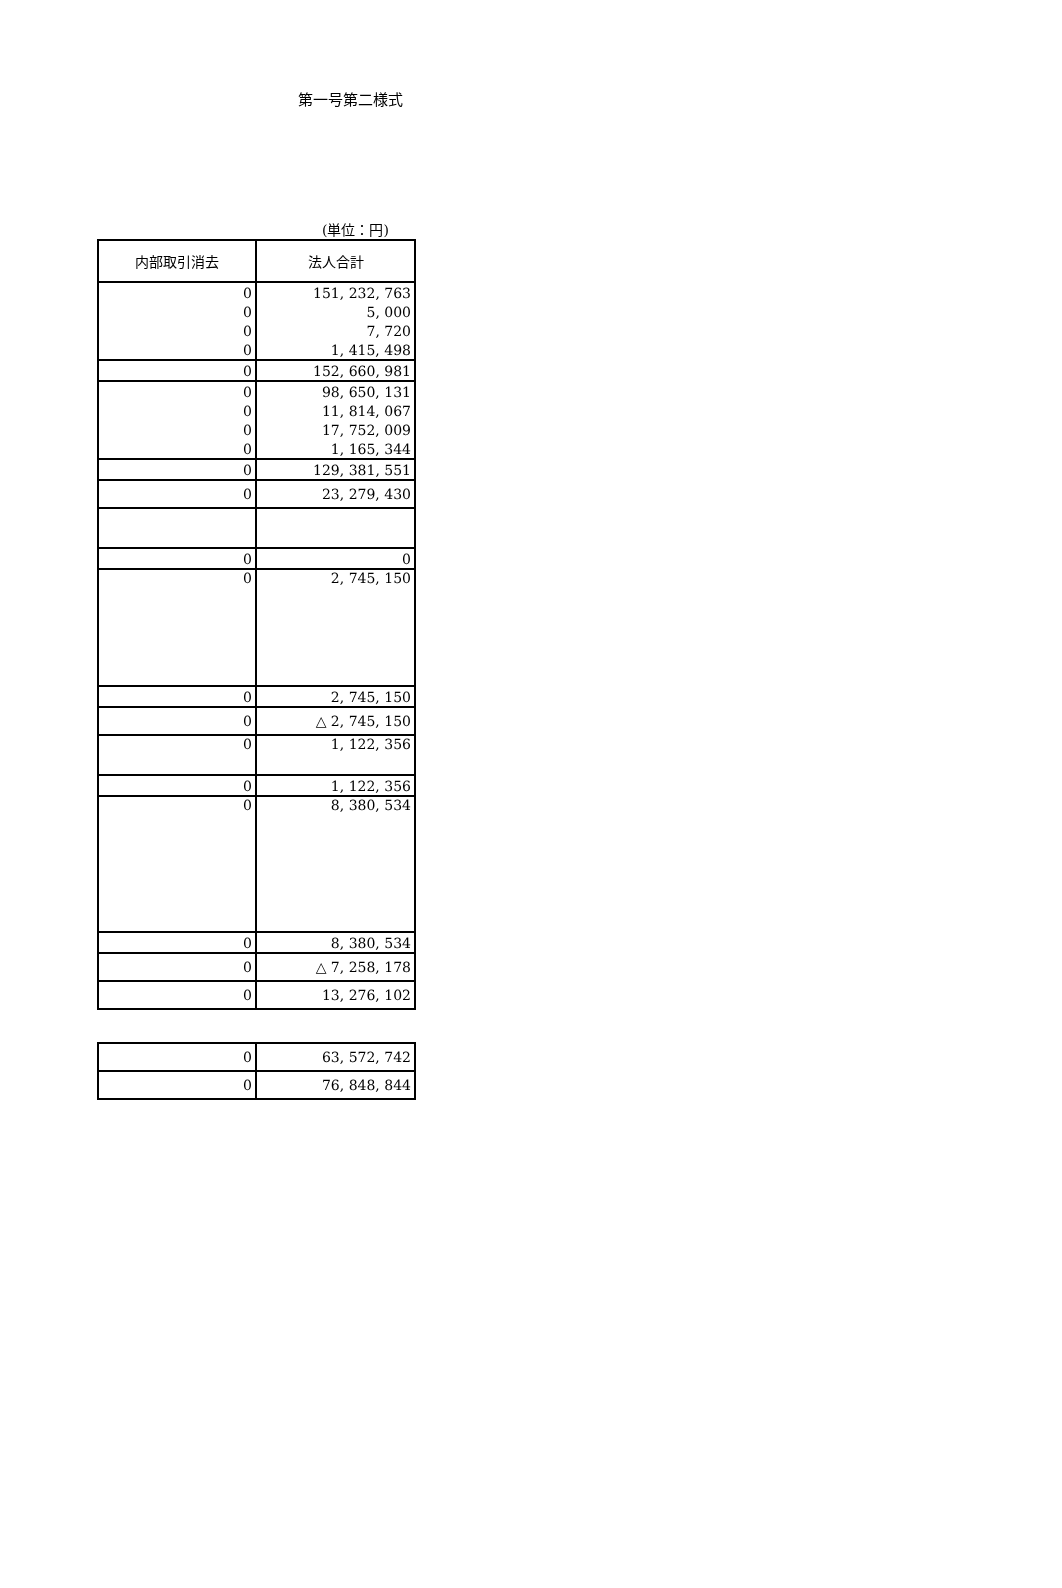第一号第二様式
(単位：円)
| 内部取引消去 | 法人合計 |
| --- | --- |
| 0 | 151, 232, 763 |
| 0 | 5, 000 |
| 0 | 7, 720 |
| 0 | 1, 415, 498 |
| 0 | 152, 660, 981 |
| 0 | 98, 650, 131 |
| 0 | 11, 814, 067 |
| 0 | 17, 752, 009 |
| 0 | 1, 165, 344 |
| 0 | 129, 381, 551 |
| 0 | 23, 279, 430 |
| 0 | 0 |
| 0 | 2, 745, 150 |
| 0 | 2, 745, 150 |
| 0 | △ 2, 745, 150 |
| 0 | 1, 122, 356 |
| 0 | 1, 122, 356 |
| 0 | 8, 380, 534 |
| 0 | 8, 380, 534 |
| 0 | △ 7, 258, 178 |
| 0 | 13, 276, 102 |
| 0 | 63, 572, 742 |
| 0 | 76, 848, 844 |